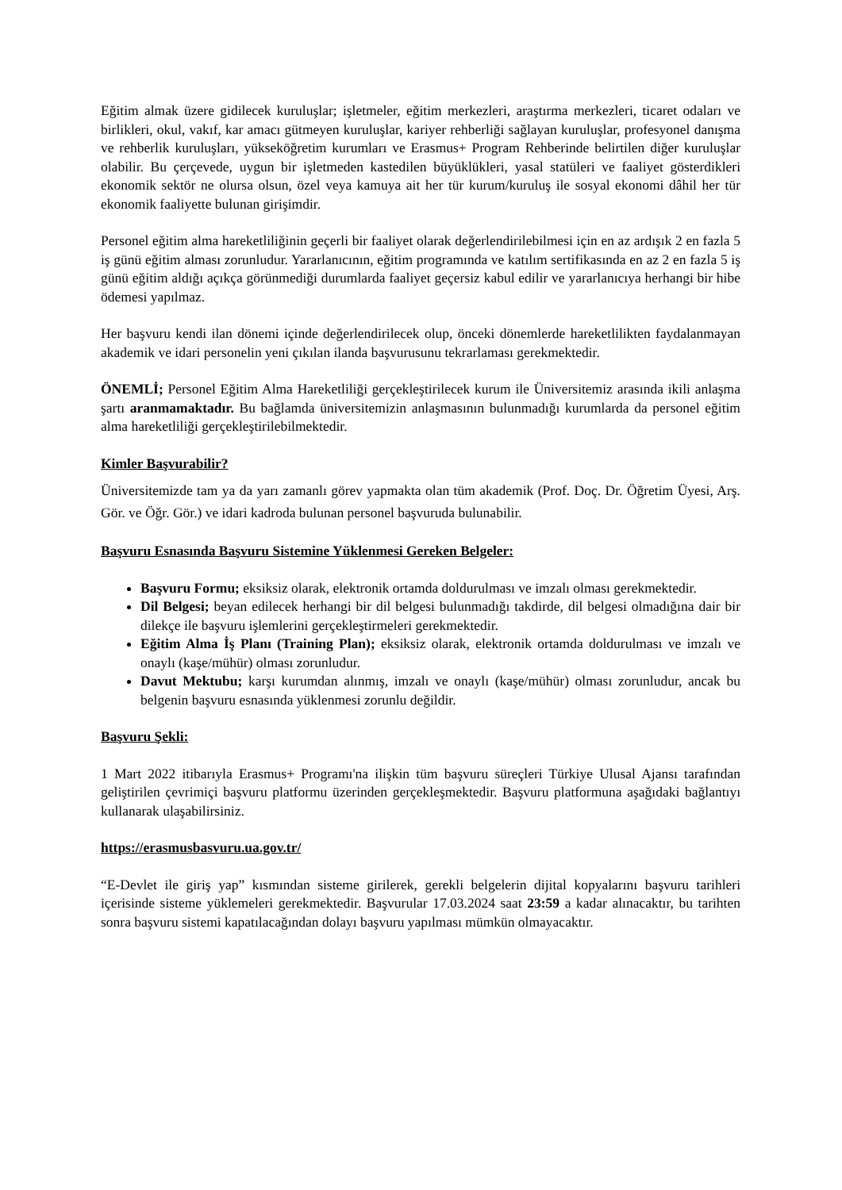Eğitim almak üzere gidilecek kuruluşlar; işletmeler, eğitim merkezleri, araştırma merkezleri, ticaret odaları ve birlikleri, okul, vakıf, kar amacı gütmeyen kuruluşlar, kariyer rehberliği sağlayan kuruluşlar, profesyonel danışma ve rehberlik kuruluşları, yükseköğretim kurumları ve Erasmus+ Program Rehberinde belirtilen diğer kuruluşlar olabilir. Bu çerçevede, uygun bir işletmeden kastedilen büyüklükleri, yasal statüleri ve faaliyet gösterdikleri ekonomik sektör ne olursa olsun, özel veya kamuya ait her tür kurum/kuruluş ile sosyal ekonomi dâhil her tür ekonomik faaliyette bulunan girişimdir.
Personel eğitim alma hareketliliğinin geçerli bir faaliyet olarak değerlendirilebilmesi için en az ardışık 2 en fazla 5 iş günü eğitim alması zorunludur. Yararlanıcının, eğitim programında ve katılım sertifikasında en az 2 en fazla 5 iş günü eğitim aldığı açıkça görünmediği durumlarda faaliyet geçersiz kabul edilir ve yararlanıcıya herhangi bir hibe ödemesi yapılmaz.
Her başvuru kendi ilan dönemi içinde değerlendirilecek olup, önceki dönemlerde hareketlilikten faydalanmayan akademik ve idari personelin yeni çıkılan ilanda başvurusunu tekrarlaması gerekmektedir.
ÖNEMLİ; Personel Eğitim Alma Hareketliliği gerçekleştirilecek kurum ile Üniversitemiz arasında ikili anlaşma şartı aranmamaktadır. Bu bağlamda üniversitemizin anlaşmasının bulunmadığı kurumlarda da personel eğitim alma hareketliliği gerçekleştirilebilmektedir.
Kimler Başvurabilir?
Üniversitemizde tam ya da yarı zamanlı görev yapmakta olan tüm akademik (Prof. Doç. Dr. Öğretim Üyesi, Arş. Gör. ve Öğr. Gör.) ve idari kadroda bulunan personel başvuruda bulunabilir.
Başvuru Esnasında Başvuru Sistemine Yüklenmesi Gereken Belgeler:
Başvuru Formu; eksiksiz olarak, elektronik ortamda doldurulması ve imzalı olması gerekmektedir.
Dil Belgesi; beyan edilecek herhangi bir dil belgesi bulunmadığı takdirde, dil belgesi olmadığına dair bir dilekçe ile başvuru işlemlerini gerçekleştirmeleri gerekmektedir.
Eğitim Alma İş Planı (Training Plan); eksiksiz olarak, elektronik ortamda doldurulması ve imzalı ve onaylı (kaşe/mühür) olması zorunludur.
Davut Mektubu; karşı kurumdan alınmış, imzalı ve onaylı (kaşe/mühür) olması zorunludur, ancak bu belgenin başvuru esnasında yüklenmesi zorunlu değildir.
Başvuru Şekli:
1 Mart 2022 itibarıyla Erasmus+ Programı'na ilişkin tüm başvuru süreçleri Türkiye Ulusal Ajansı tarafından geliştirilen çevrimiçi başvuru platformu üzerinden gerçekleşmektedir. Başvuru platformuna aşağıdaki bağlantıyı kullanarak ulaşabilirsiniz.
https://erasmusbasvuru.ua.gov.tr/
“E-Devlet ile giriş yap” kısmından sisteme girilerek, gerekli belgelerin dijital kopyalarını başvuru tarihleri içerisinde sisteme yüklemeleri gerekmektedir. Başvurular 17.03.2024 saat 23:59 a kadar alınacaktır, bu tarihten sonra başvuru sistemi kapatılacağından dolayı başvuru yapılması mümkün olmayacaktır.